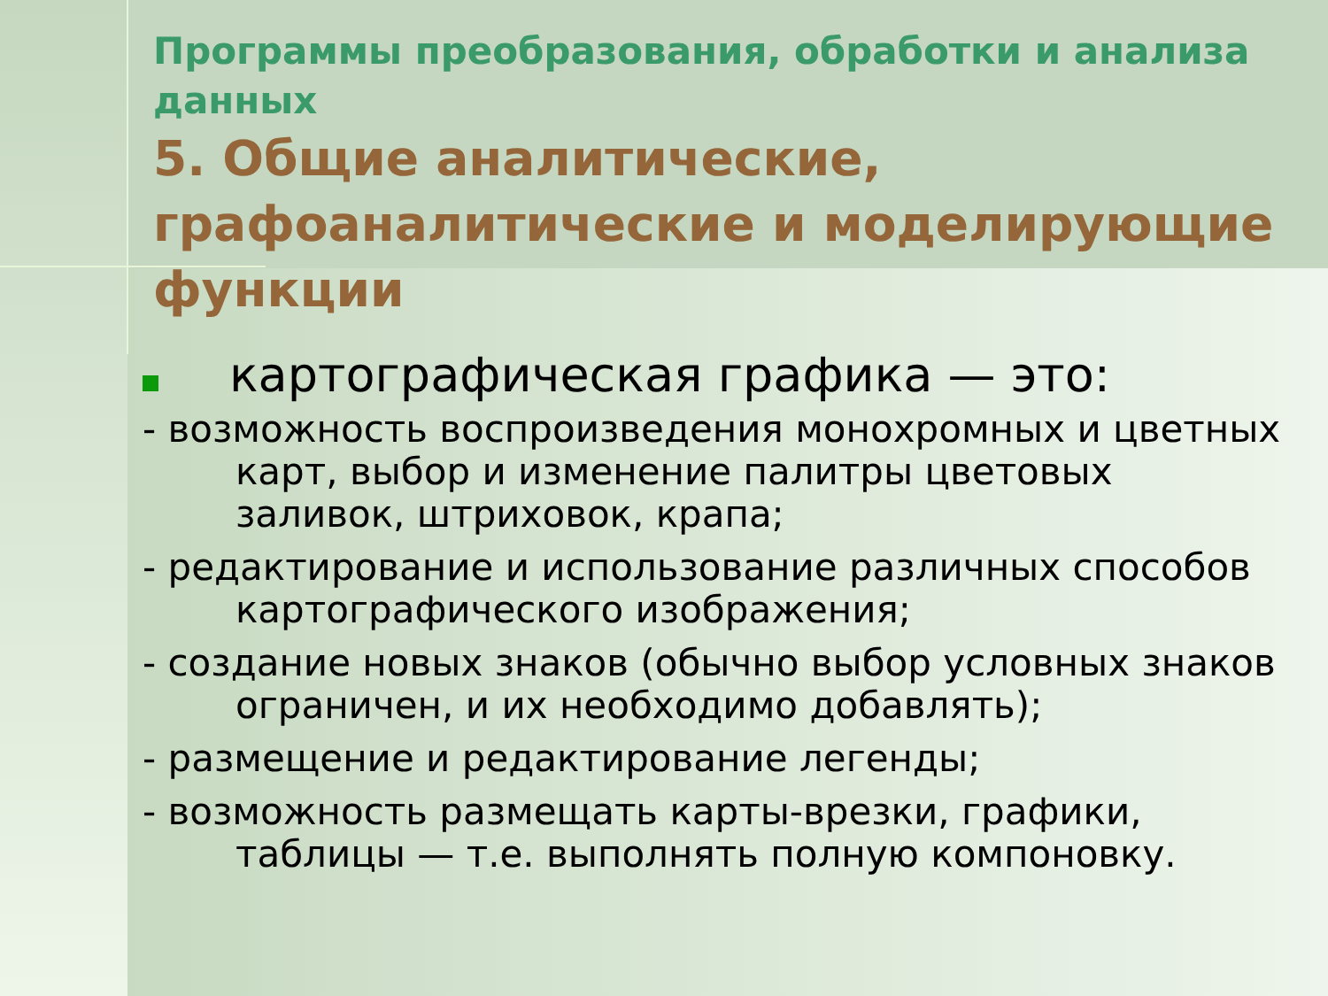Программы преобразования, обработки и анализа данных
5. Общие аналитические, графоаналитические и моделирующие функции
картографическая графика — это:
- возможность воспроизведения монохромных и цветных карт, выбор и изменение палитры цветовых заливок, штриховок, крапа;
- редактирование и использование различных способов картографического изображения;
- создание новых знаков (обычно выбор условных знаков ограничен, и их необходимо добавлять);
- размещение и редактирование легенды;
- возможность размещать карты-врезки, графики, таблицы — т.е. выполнять полную компоновку.